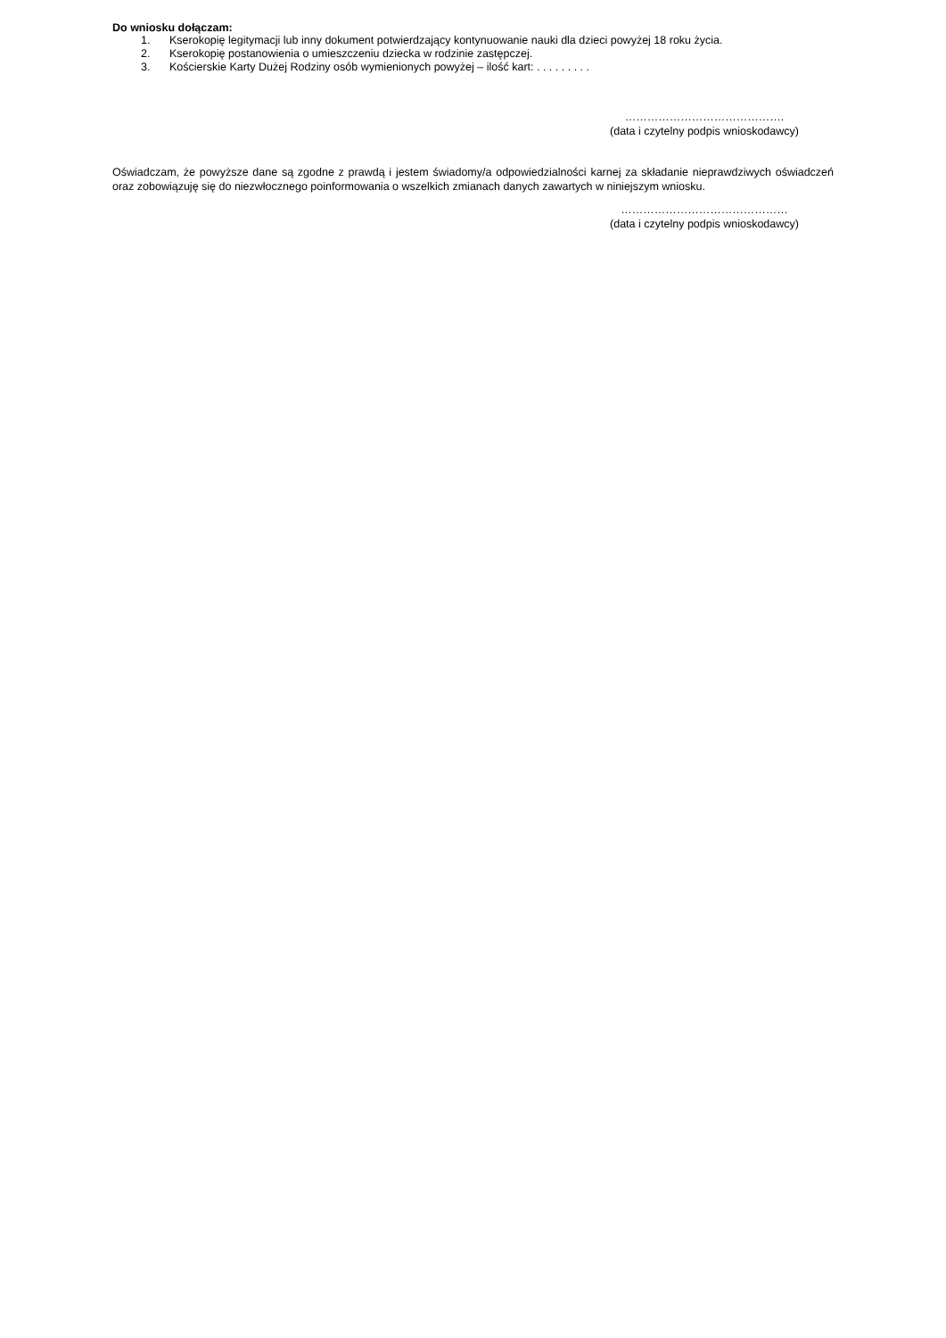Do wniosku dołączam:
1. Kserokopię legitymacji lub inny dokument potwierdzający kontynuowanie nauki dla dzieci powyżej 18 roku życia.
2. Kserokopię postanowienia o umieszczeniu dziecka w rodzinie zastępczej.
3. Kościerskie Karty Dużej Rodziny osób wymienionych powyżej – ilość kart: . . . . . . . . .
…………………………………….
(data i czytelny podpis wnioskodawcy)
Oświadczam, że powyższe dane są zgodne z prawdą i jestem świadomy/a odpowiedzialności karnej za składanie nieprawdziwych oświadczeń oraz zobowiązuję się do niezwłocznego poinformowania o wszelkich zmianach danych zawartych w niniejszym wniosku.
………………………………………
(data i czytelny podpis wnioskodawcy)